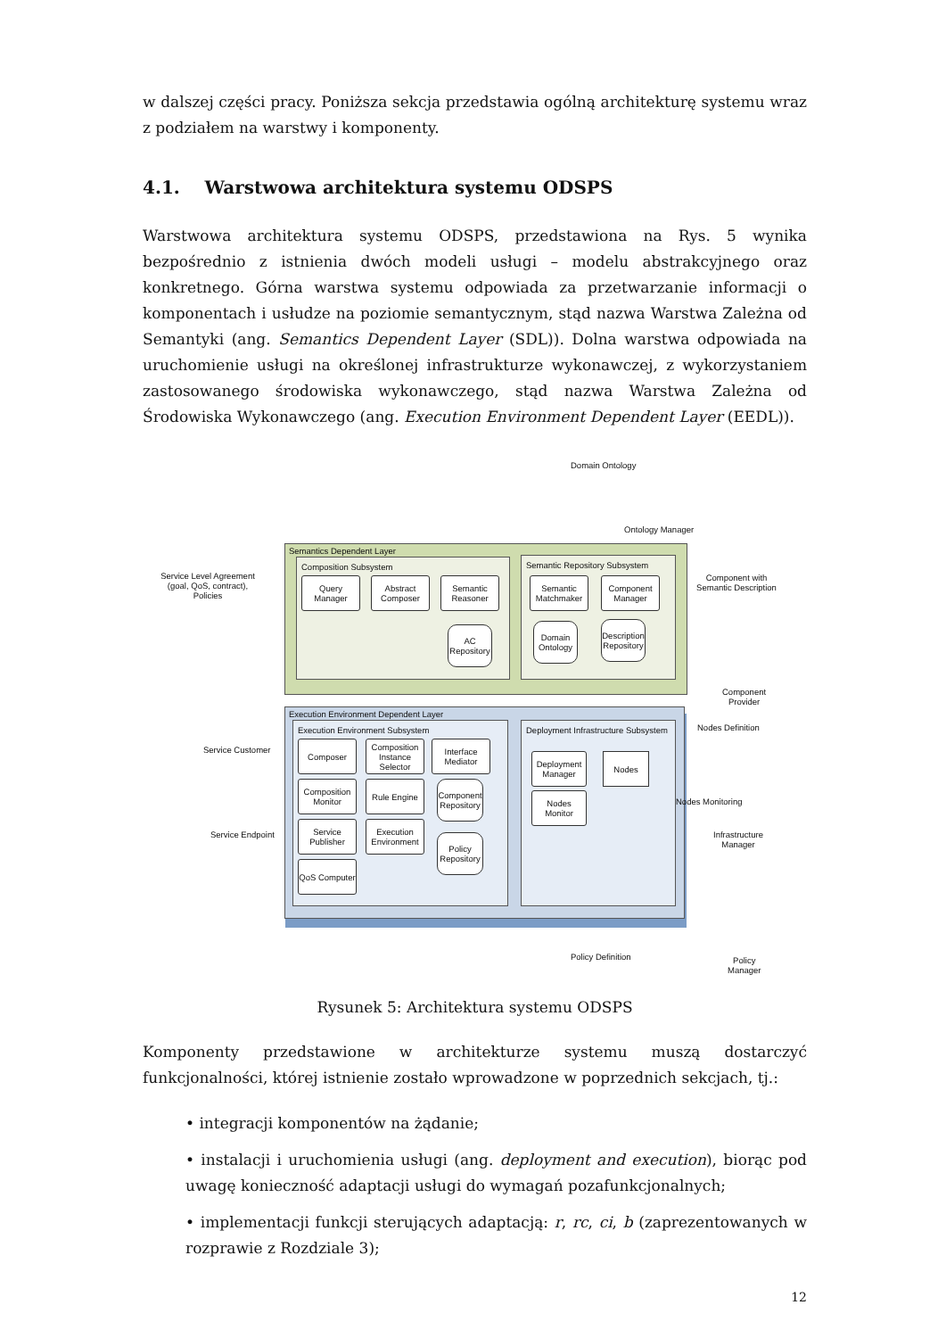w dalszej części pracy. Poniższa sekcja przedstawia ogólną architekturę systemu wraz z podziałem na warstwy i komponenty.
4.1. Warstwowa architektura systemu ODSPS
Warstwowa architektura systemu ODSPS, przedstawiona na Rys. 5 wynika bezpośrednio z istnienia dwóch modeli usługi – modelu abstrakcyjnego oraz konkretnego. Górna warstwa systemu odpowiada za przetwarzanie informacji o komponentach i usłudze na poziomie semantycznym, stąd nazwa Warstwa Zależna od Semantyki (ang. Semantics Dependent Layer (SDL)). Dolna warstwa odpowiada na uruchomienie usługi na określonej infrastrukturze wykonawczej, z wykorzystaniem zastosowanego środowiska wykonawczego, stąd nazwa Warstwa Zależna od Środowiska Wykonawczego (ang. Execution Environment Dependent Layer (EEDL)).
Domain Ontology
Ontology Manager
Semantics Dependent Layer
Composition Subsystem
Query Manager
Abstract Composer
Semantic Reasoner
AC Repository
Semantic Repository Subsystem
Semantic Matchmaker
Component Manager
Domain Ontology
Description Repository
Service Level Agreement (goal, QoS, contract), Policies
Component with Semantic Description
Component
Provider
Service Customer
Execution Environment Dependent Layer
Execution Environment Subsystem
Composer
Composition Instance Selector
Interface Mediator
Composition Monitor
Rule Engine
Component Repository
Service Publisher
Execution Environment
Policy Repository
QoS Computer
Deployment Infrastructure Subsystem
Deployment Manager
Nodes Monitor
Nodes
Service Endpoint
Nodes Definition
Nodes Monitoring
Infrastructure
Manager
Policy Definition
Policy
Manager
Rysunek 5: Architektura systemu ODSPS
Komponenty przedstawione w architekturze systemu muszą dostarczyć funkcjonalności, której istnienie zostało wprowadzone w poprzednich sekcjach, tj.:
• integracji komponentów na żądanie;
• instalacji i uruchomienia usługi (ang. deployment and execution), biorąc pod uwagę konieczność adaptacji usługi do wymagań pozafunkcjonalnych;
• implementacji funkcji sterujących adaptacją: r, rc, ci, b (zaprezentowanych w rozprawie z Rozdziale 3);
12